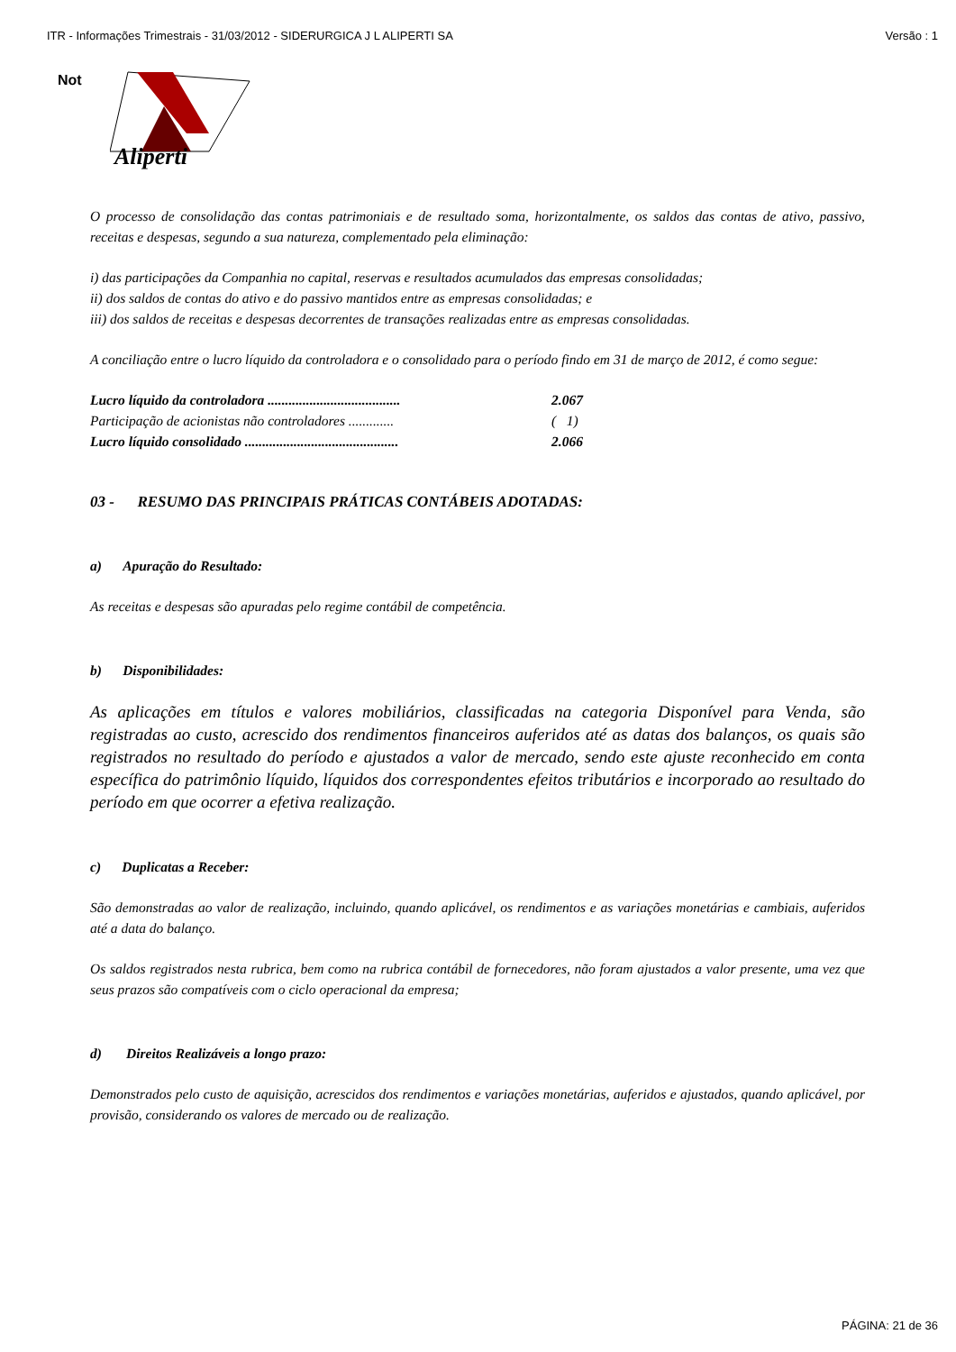ITR - Informações Trimestrais - 31/03/2012 - SIDERURGICA J L ALIPERTI SA Versão : 1
Not
Aliperti
O processo de consolidação das contas patrimoniais e de resultado soma, horizontalmente, os saldos das contas de ativo, passivo, receitas e despesas, segundo a sua natureza, complementado pela eliminação:
i) das participações da Companhia no capital, reservas e resultados acumulados das empresas consolidadas;
ii) dos saldos de contas do ativo e do passivo mantidos entre as empresas consolidadas; e
iii) dos saldos de receitas e despesas decorrentes de transações realizadas entre as empresas consolidadas.
A conciliação entre o lucro líquido da controladora e o consolidado para o período findo em 31 de março de 2012, é como segue:
| Lucro líquido da controladora ...................................... | 2.067 |
| Participação de acionistas não controladores ............. | ( 1) |
| Lucro líquido consolidado ............................................ | 2.066 |
03 - RESUMO DAS PRINCIPAIS PRÁTICAS CONTÁBEIS ADOTADAS:
a) Apuração do Resultado:
As receitas e despesas são apuradas pelo regime contábil de competência.
b) Disponibilidades:
As aplicações em títulos e valores mobiliários, classificadas na categoria Disponível para Venda, são registradas ao custo, acrescido dos rendimentos financeiros auferidos até as datas dos balanços, os quais são registrados no resultado do período e ajustados a valor de mercado, sendo este ajuste reconhecido em conta específica do patrimônio líquido, líquidos dos correspondentes efeitos tributários e incorporado ao resultado do período em que ocorrer a efetiva realização.
c) Duplicatas a Receber:
São demonstradas ao valor de realização, incluindo, quando aplicável, os rendimentos e as variações monetárias e cambiais, auferidos até a data do balanço.
Os saldos registrados nesta rubrica, bem como na rubrica contábil de fornecedores, não foram ajustados a valor presente, uma vez que seus prazos são compatíveis com o ciclo operacional da empresa;
d) Direitos Realizáveis a longo prazo:
Demonstrados pelo custo de aquisição, acrescidos dos rendimentos e variações monetárias, auferidos e ajustados, quando aplicável, por provisão, considerando os valores de mercado ou de realização.
PÁGINA: 21 de 36